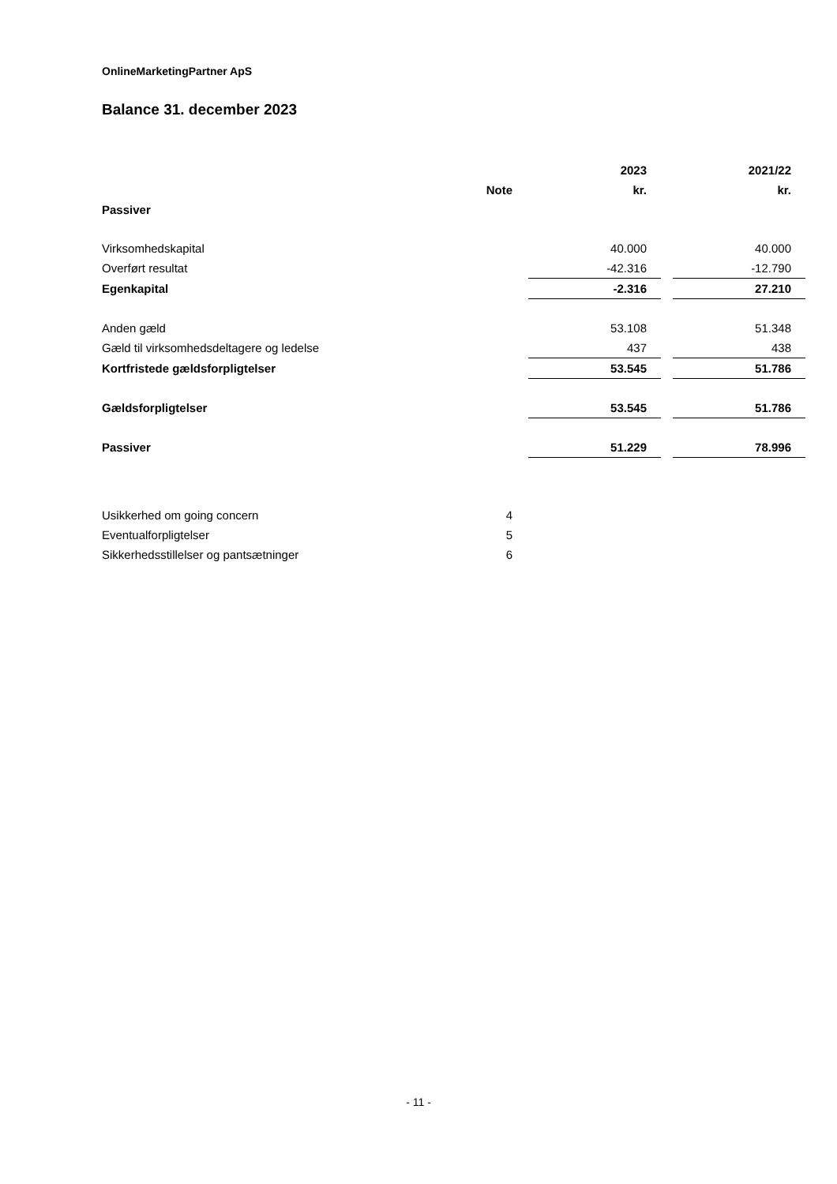OnlineMarketingPartner ApS
Balance 31. december 2023
| | | | 2023 | | 2021/22 |
| | Note | | kr. | | kr. |
| Passiver | | | | | |
| Virksomhedskapital | | | 40.000 | | 40.000 |
| Overført resultat | | | -42.316 | | -12.790 |
| Egenkapital | | | -2.316 | | 27.210 |
| Anden gæld | | | 53.108 | | 51.348 |
| Gæld til virksomhedsdeltagere og ledelse | | | 437 | | 438 |
| Kortfristede gældsforpligtelser | | | 53.545 | | 51.786 |
| Gældsforpligtelser | | | 53.545 | | 51.786 |
| Passiver | | | 51.229 | | 78.996 |
| Usikkerhed om going concern | 4 | | | | |
| Eventualforpligtelser | 5 | | | | |
| Sikkerhedsstillelser og pantsætninger | 6 | | | | |
- 11 -